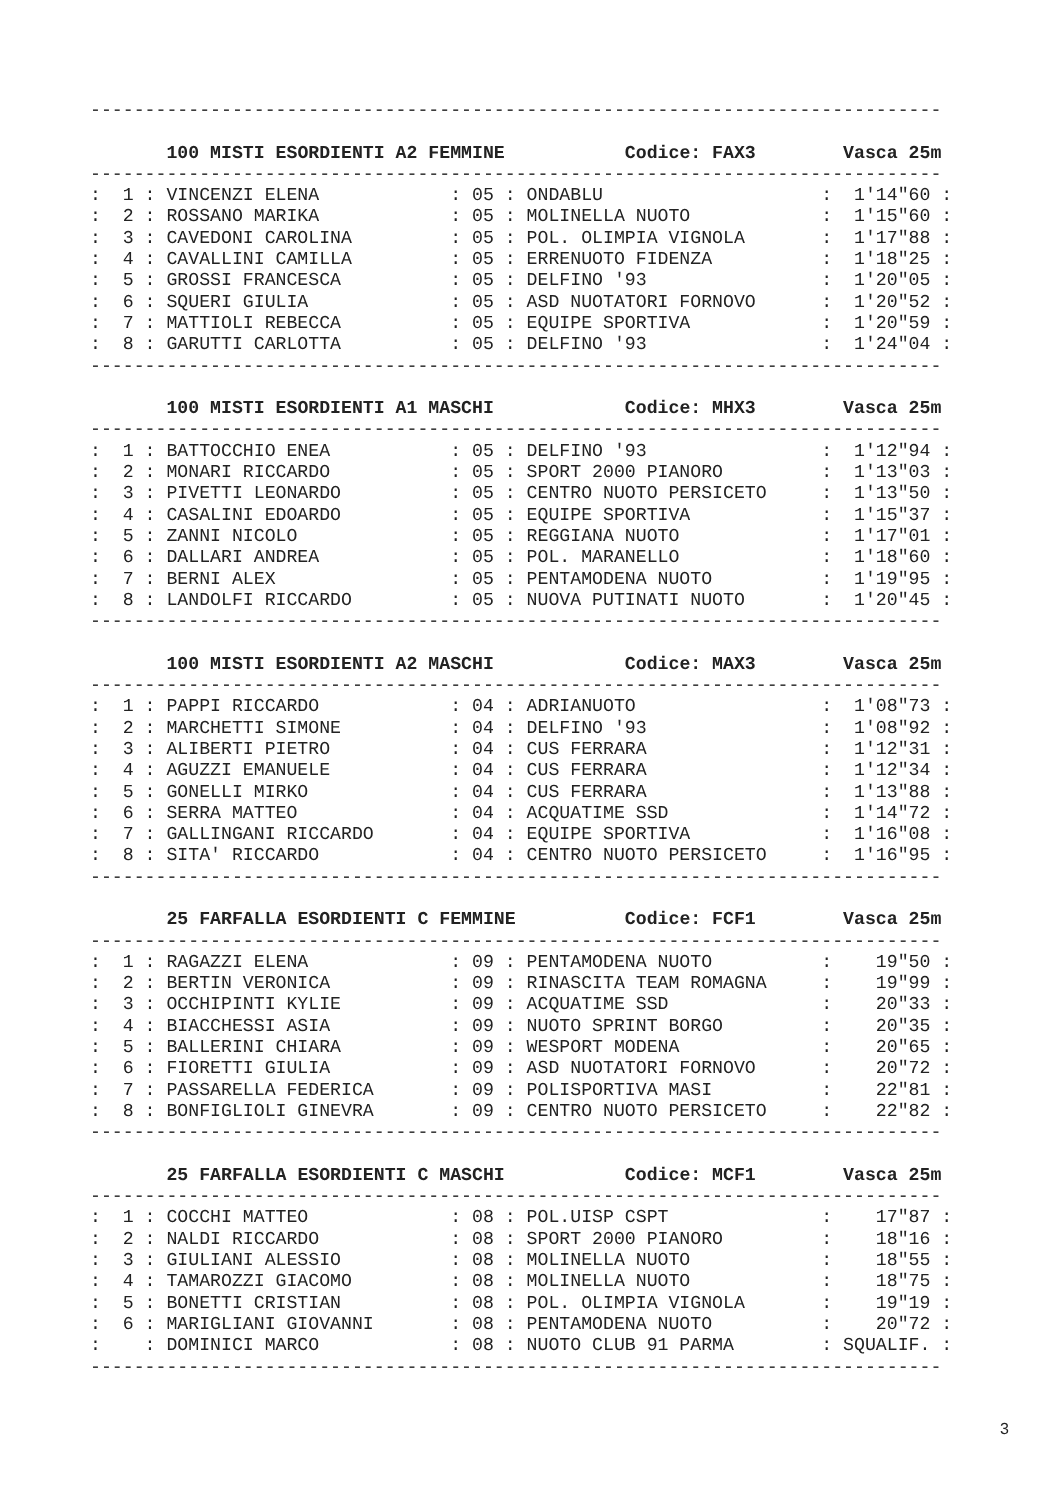------------------------------------------------------------------------------

       100 MISTI ESORDIENTI A2 FEMMINE           Codice: FAX3        Vasca 25m
------------------------------------------------------------------------------
:  1 : VINCENZI ELENA            : 05 : ONDABLU                    :  1'14"60 :
:  2 : ROSSANO MARIKA            : 05 : MOLINELLA NUOTO            :  1'15"60 :
:  3 : CAVEDONI CAROLINA         : 05 : POL. OLIMPIA VIGNOLA       :  1'17"88 :
:  4 : CAVALLINI CAMILLA         : 05 : ERRENUOTO FIDENZA          :  1'18"25 :
:  5 : GROSSI FRANCESCA          : 05 : DELFINO '93                :  1'20"05 :
:  6 : SQUERI GIULIA             : 05 : ASD NUOTATORI FORNOVO      :  1'20"52 :
:  7 : MATTIOLI REBECCA          : 05 : EQUIPE SPORTIVA            :  1'20"59 :
:  8 : GARUTTI CARLOTTA          : 05 : DELFINO '93                :  1'24"04 :
------------------------------------------------------------------------------

       100 MISTI ESORDIENTI A1 MASCHI            Codice: MHX3        Vasca 25m
------------------------------------------------------------------------------
:  1 : BATTOCCHIO ENEA           : 05 : DELFINO '93                :  1'12"94 :
:  2 : MONARI RICCARDO           : 05 : SPORT 2000 PIANORO         :  1'13"03 :
:  3 : PIVETTI LEONARDO          : 05 : CENTRO NUOTO PERSICETO     :  1'13"50 :
:  4 : CASALINI EDOARDO          : 05 : EQUIPE SPORTIVA            :  1'15"37 :
:  5 : ZANNI NICOLO              : 05 : REGGIANA NUOTO             :  1'17"01 :
:  6 : DALLARI ANDREA            : 05 : POL. MARANELLO             :  1'18"60 :
:  7 : BERNI ALEX                : 05 : PENTAMODENA NUOTO          :  1'19"95 :
:  8 : LANDOLFI RICCARDO         : 05 : NUOVA PUTINATI NUOTO       :  1'20"45 :
------------------------------------------------------------------------------

       100 MISTI ESORDIENTI A2 MASCHI            Codice: MAX3        Vasca 25m
------------------------------------------------------------------------------
:  1 : PAPPI RICCARDO            : 04 : ADRIANUOTO                 :  1'08"73 :
:  2 : MARCHETTI SIMONE          : 04 : DELFINO '93                :  1'08"92 :
:  3 : ALIBERTI PIETRO           : 04 : CUS FERRARA                :  1'12"31 :
:  4 : AGUZZI EMANUELE           : 04 : CUS FERRARA                :  1'12"34 :
:  5 : GONELLI MIRKO             : 04 : CUS FERRARA                :  1'13"88 :
:  6 : SERRA MATTEO              : 04 : ACQUATIME SSD              :  1'14"72 :
:  7 : GALLINGANI RICCARDO       : 04 : EQUIPE SPORTIVA            :  1'16"08 :
:  8 : SITA' RICCARDO            : 04 : CENTRO NUOTO PERSICETO     :  1'16"95 :
------------------------------------------------------------------------------

       25 FARFALLA ESORDIENTI C FEMMINE          Codice: FCF1        Vasca 25m
------------------------------------------------------------------------------
:  1 : RAGAZZI ELENA             : 09 : PENTAMODENA NUOTO          :    19"50 :
:  2 : BERTIN VERONICA           : 09 : RINASCITA TEAM ROMAGNA     :    19"99 :
:  3 : OCCHIPINTI KYLIE          : 09 : ACQUATIME SSD              :    20"33 :
:  4 : BIACCHESSI ASIA           : 09 : NUOTO SPRINT BORGO         :    20"35 :
:  5 : BALLERINI CHIARA          : 09 : WESPORT MODENA             :    20"65 :
:  6 : FIORETTI GIULIA           : 09 : ASD NUOTATORI FORNOVO      :    20"72 :
:  7 : PASSARELLA FEDERICA       : 09 : POLISPORTIVA MASI          :    22"81 :
:  8 : BONFIGLIOLI GINEVRA       : 09 : CENTRO NUOTO PERSICETO     :    22"82 :
------------------------------------------------------------------------------

       25 FARFALLA ESORDIENTI C MASCHI           Codice: MCF1        Vasca 25m
------------------------------------------------------------------------------
:  1 : COCCHI MATTEO             : 08 : POL.UISP CSPT              :    17"87 :
:  2 : NALDI RICCARDO            : 08 : SPORT 2000 PIANORO         :    18"16 :
:  3 : GIULIANI ALESSIO          : 08 : MOLINELLA NUOTO            :    18"55 :
:  4 : TAMAROZZI GIACOMO         : 08 : MOLINELLA NUOTO            :    18"75 :
:  5 : BONETTI CRISTIAN          : 08 : POL. OLIMPIA VIGNOLA       :    19"19 :
:  6 : MARIGLIANI GIOVANNI       : 08 : PENTAMODENA NUOTO          :    20"72 :
:    : DOMINICI MARCO            : 08 : NUOTO CLUB 91 PARMA        : SQUALIF. :
------------------------------------------------------------------------------
3